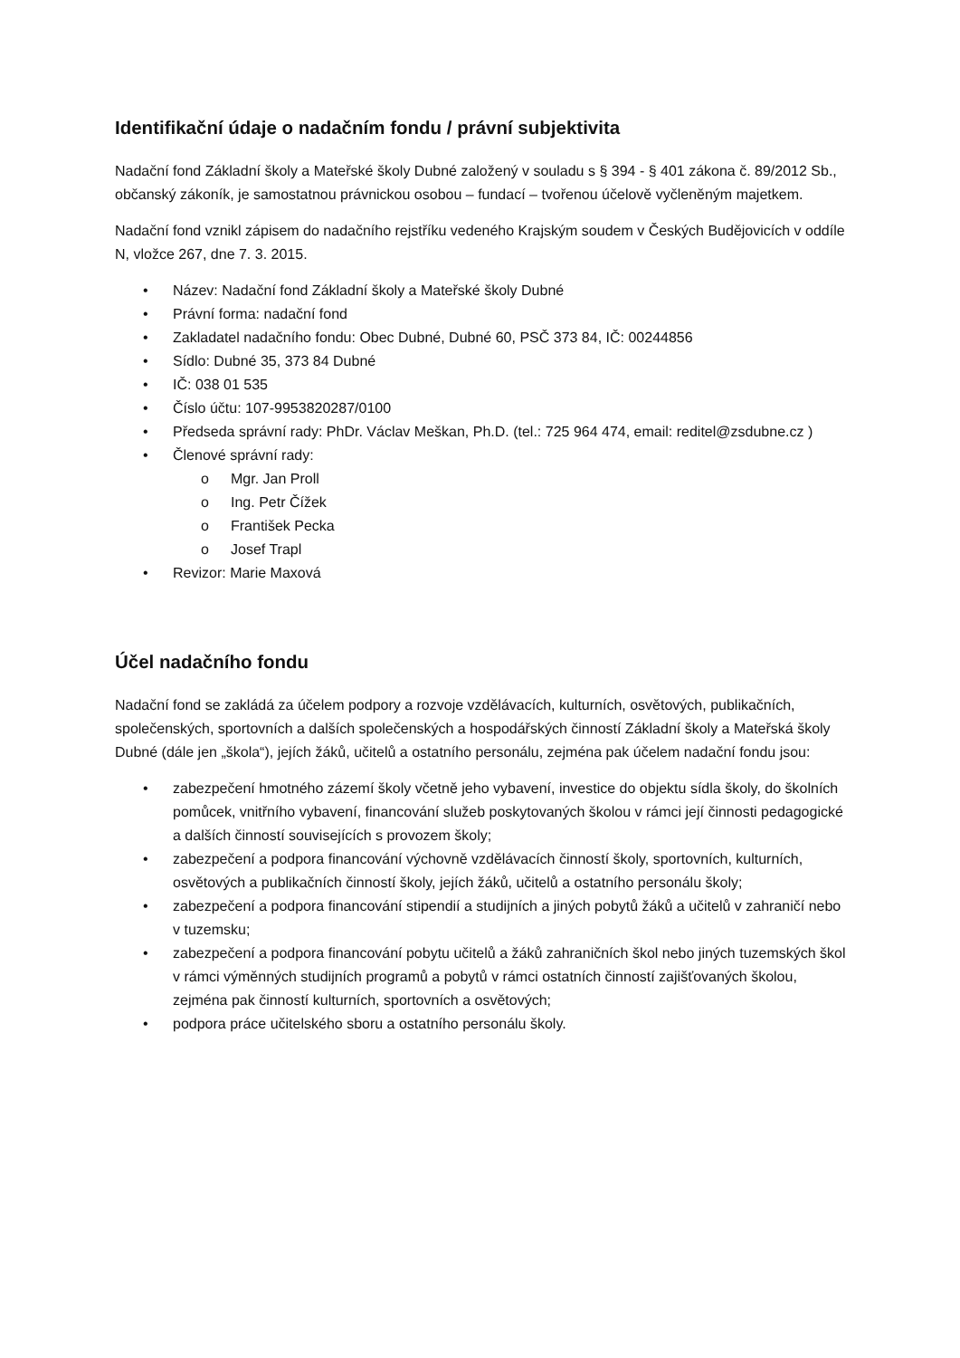Identifikační údaje o nadačním fondu / právní subjektivita
Nadační fond Základní školy a Mateřské školy Dubné založený v souladu s § 394 - § 401 zákona č. 89/2012 Sb., občanský zákoník, je samostatnou právnickou osobou – fundací – tvořenou účelově vyčleněným majetkem.
Nadační fond vznikl zápisem do nadačního rejstříku vedeného Krajským soudem v Českých Budějovicích v oddíle N, vložce 267, dne 7. 3. 2015.
• Název: Nadační fond Základní školy a Mateřské školy Dubné
• Právní forma: nadační fond
• Zakladatel nadačního fondu: Obec Dubné, Dubné 60, PSČ 373 84, IČ: 00244856
• Sídlo: Dubné 35, 373 84 Dubné
• IČ: 038 01 535
• Číslo účtu: 107-9953820287/0100
• Předseda správní rady: PhDr. Václav Meškan, Ph.D. (tel.: 725 964 474, email: reditel@zsdubne.cz )
• Členové správní rady:
o Mgr. Jan Proll
o Ing. Petr Čížek
o František Pecka
o Josef Trapl
• Revizor: Marie Maxová
Účel nadačního fondu
Nadační fond se zakládá za účelem podpory a rozvoje vzdělávacích, kulturních, osvětových, publikačních, společenských, sportovních a dalších společenských a hospodářských činností Základní školy a Mateřská školy Dubné (dále jen „škola“), jejích žáků, učitelů a ostatního personálu, zejména pak účelem nadační fondu jsou:
• zabezpečení hmotného zázemí školy včetně jeho vybavení, investice do objektu sídla školy, do školních pomůcek, vnitřního vybavení, financování služeb poskytovaných školou v rámci její činnosti pedagogické a dalších činností souvisejících s provozem školy;
• zabezpečení a podpora financování výchovně vzdělávacích činností školy, sportovních, kulturních, osvětových a publikačních činností školy, jejích žáků, učitelů a ostatního personálu školy;
• zabezpečení a podpora financování stipendií a studijních a jiných pobytů žáků a učitelů v zahraničí nebo v tuzemsku;
• zabezpečení a podpora financování pobytu učitelů a žáků zahraničních škol nebo jiných tuzemských škol v rámci výměnných studijních programů a pobytů v rámci ostatních činností zajišťovaných školou, zejména pak činností kulturních, sportovních a osvětových;
• podpora práce učitelského sboru a ostatního personálu školy.